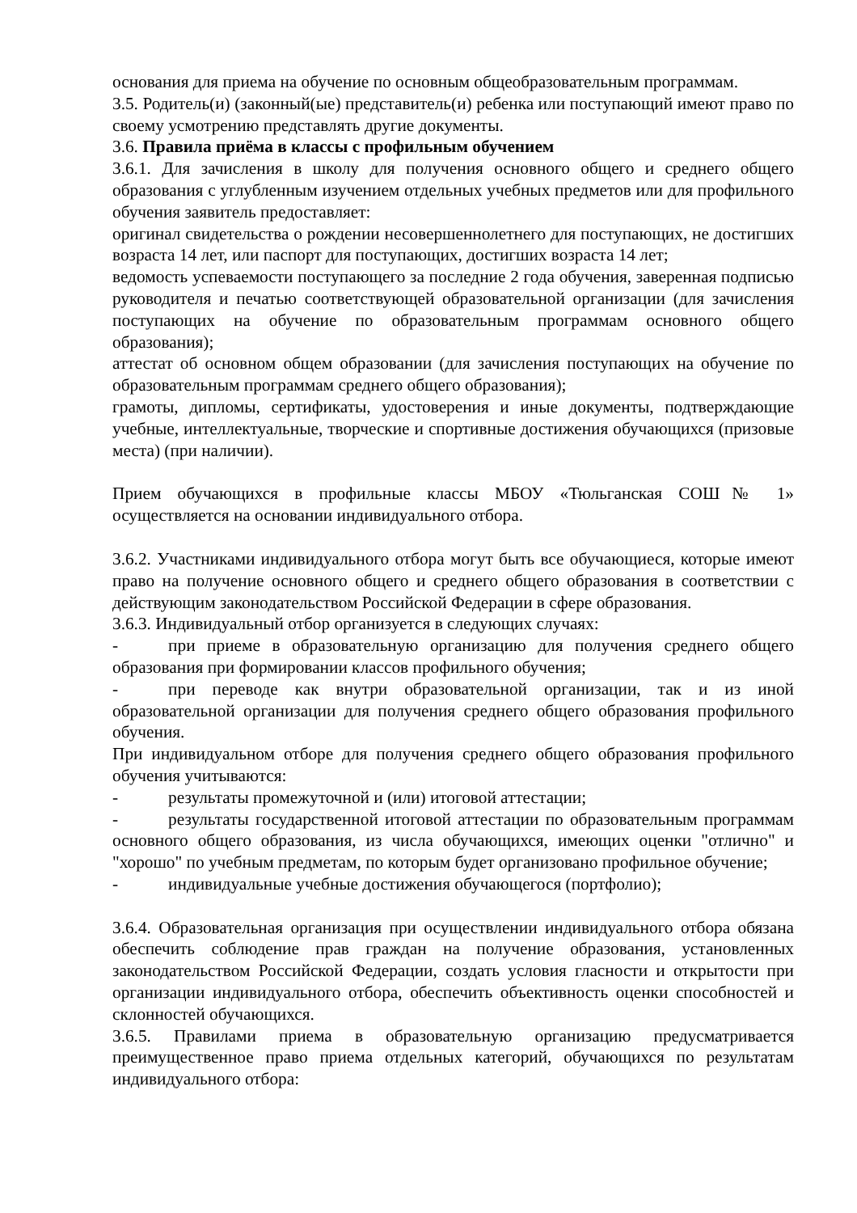основания для приема на обучение по основным общеобразовательным программам.
3.5. Родитель(и) (законный(ые) представитель(и) ребенка или поступающий имеют право по своему усмотрению представлять другие документы.
3.6. Правила приёма в классы с профильным обучением
3.6.1. Для зачисления в школу для получения основного общего и среднего общего образования с углубленным изучением отдельных учебных предметов или для профильного обучения заявитель предоставляет:
оригинал свидетельства о рождении несовершеннолетнего для поступающих, не достигших возраста 14 лет, или паспорт для поступающих, достигших возраста 14 лет;
ведомость успеваемости поступающего за последние 2 года обучения, заверенная подписью руководителя и печатью соответствующей образовательной организации (для зачисления поступающих на обучение по образовательным программам основного общего образования);
аттестат об основном общем образовании (для зачисления поступающих на обучение по образовательным программам среднего общего образования);
грамоты, дипломы, сертификаты, удостоверения и иные документы, подтверждающие учебные, интеллектуальные, творческие и спортивные достижения обучающихся (призовые места) (при наличии).
Прием обучающихся в профильные классы МБОУ «Тюльганская СОШ№ 1» осуществляется на основании индивидуального отбора.
3.6.2. Участниками индивидуального отбора могут быть все обучающиеся, которые имеют право на получение основного общего и среднего общего образования в соответствии с действующим законодательством Российской Федерации в сфере образования.
3.6.3. Индивидуальный отбор организуется в следующих случаях:
- при приеме в образовательную организацию для получения среднего общего образования при формировании классов профильного обучения;
- при переводе как внутри образовательной организации, так и из иной образовательной организации для получения среднего общего образования профильного обучения.
При индивидуальном отборе для получения среднего общего образования профильного обучения учитываются:
- результаты промежуточной и (или) итоговой аттестации;
- результаты государственной итоговой аттестации по образовательным программам основного общего образования, из числа обучающихся, имеющих оценки "отлично" и "хорошо" по учебным предметам, по которым будет организовано профильное обучение;
- индивидуальные учебные достижения обучающегося (портфолио);
3.6.4. Образовательная организация при осуществлении индивидуального отбора обязана обеспечить соблюдение прав граждан на получение образования, установленных законодательством Российской Федерации, создать условия гласности и открытости при организации индивидуального отбора, обеспечить объективность оценки способностей и склонностей обучающихся.
3.6.5. Правилами приема в образовательную организацию предусматривается преимущественное право приема отдельных категорий, обучающихся по результатам индивидуального отбора: